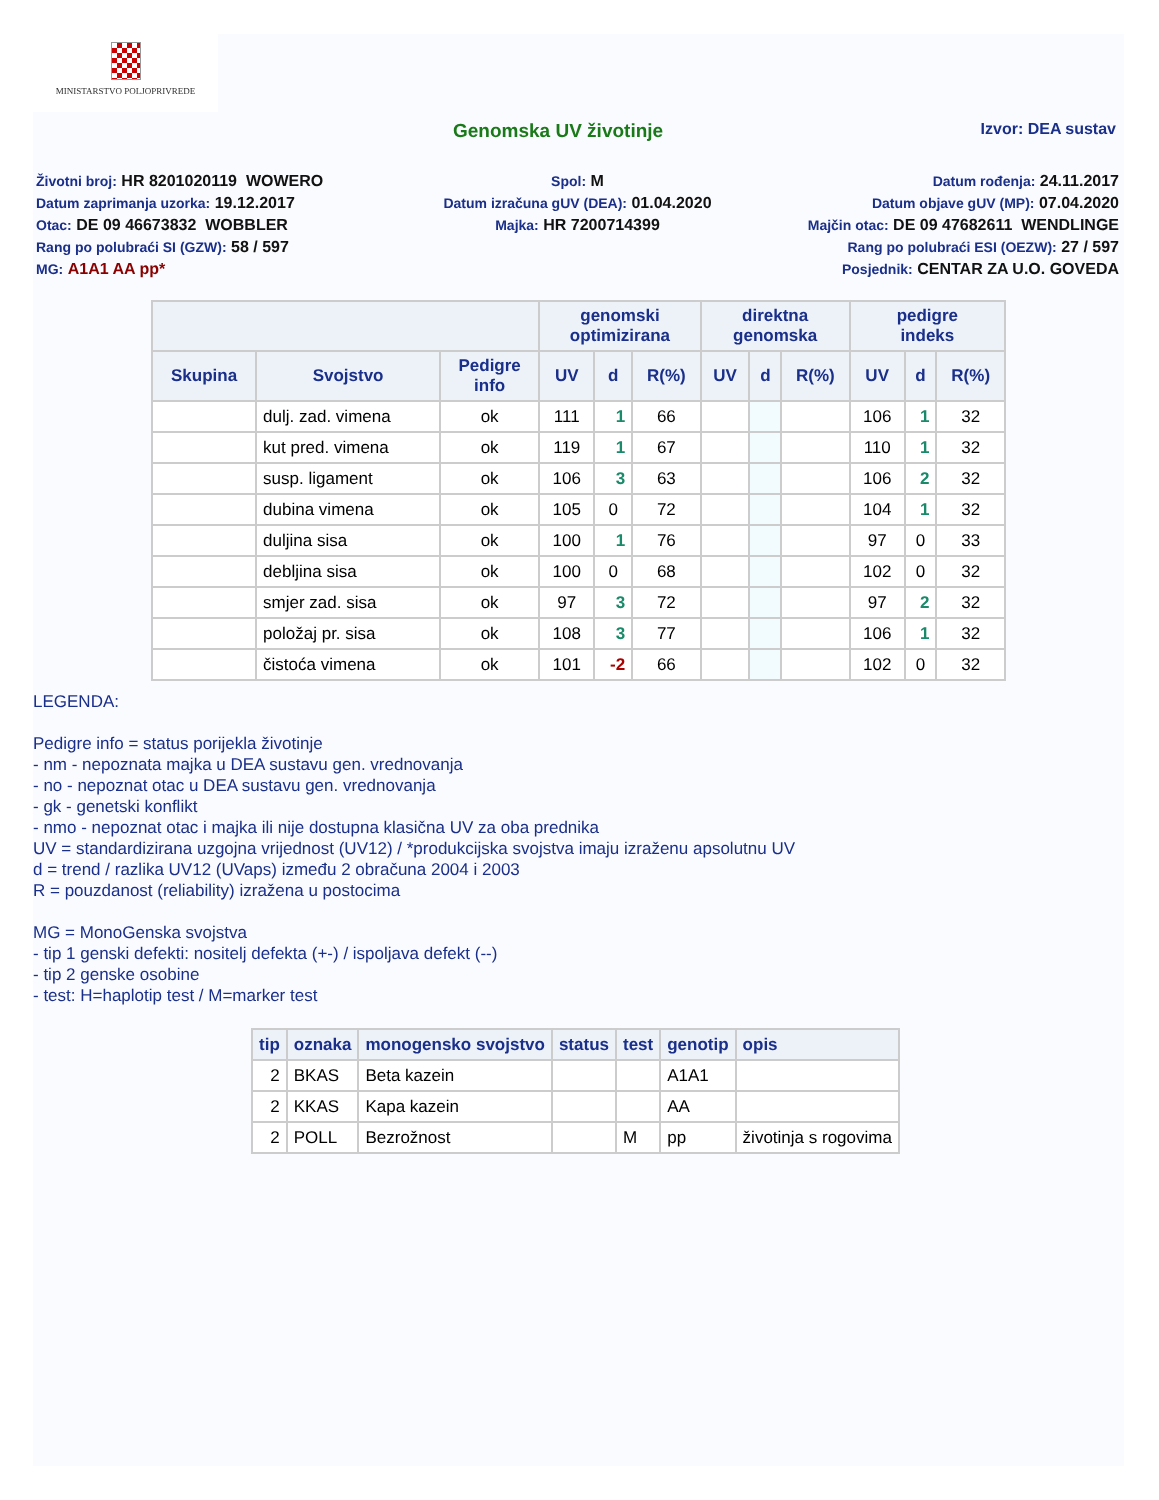MINISTARSTVO POLJOPRIVREDE
Genomska UV životinje
Izvor: DEA sustav
Životni broj: HR 8201020119 WOWERO
Spol: M
Datum rođenja: 24.11.2017
Datum zaprimanja uzorka: 19.12.2017
Datum izračuna gUV (DEA): 01.04.2020
Datum objave gUV (MP): 07.04.2020
Otac: DE 09 46673832 WOBBLER
Majka: HR 7200714399
Majčin otac: DE 09 47682611 WENDLINGE
Rang po polubraći SI (GZW): 58 / 597
Rang po polubraći ESI (OEZW): 27 / 597
MG: A1A1 AA pp*
Posjednik: CENTAR ZA U.O. GOVEDA
| | | | genomski optimizirana | | | direktna genomska | | | pedigre indeks | | |
| --- | --- | --- | --- | --- | --- | --- | --- | --- | --- | --- | --- |
| Skupina | Svojstvo | Pedigre info | UV | d | R(%) | UV | d | R(%) | UV | d | R(%) |
| | dulj. zad. vimena | ok | 111 | 1 | 66 | | | | 106 | 1 | 32 |
| | kut pred. vimena | ok | 119 | 1 | 67 | | | | 110 | 1 | 32 |
| | susp. ligament | ok | 106 | 3 | 63 | | | | 106 | 2 | 32 |
| | dubina vimena | ok | 105 | 0 | 72 | | | | 104 | 1 | 32 |
| | duljina sisa | ok | 100 | 1 | 76 | | | | 97 | 0 | 33 |
| | debljina sisa | ok | 100 | 0 | 68 | | | | 102 | 0 | 32 |
| | smjer zad. sisa | ok | 97 | 3 | 72 | | | | 97 | 2 | 32 |
| | položaj pr. sisa | ok | 108 | 3 | 77 | | | | 106 | 1 | 32 |
| | čistoća vimena | ok | 101 | -2 | 66 | | | | 102 | 0 | 32 |
LEGENDA:
Pedigre info = status porijekla životinje
- nm - nepoznata majka u DEA sustavu gen. vrednovanja
- no - nepoznat otac u DEA sustavu gen. vrednovanja
- gk - genetski konflikt
- nmo - nepoznat otac i majka ili nije dostupna klasična UV za oba prednika
UV = standardizirana uzgojna vrijednost (UV12) / *produkcijska svojstva imaju izraženu apsolutnu UV
d = trend / razlika UV12 (UVaps) između 2 obračuna 2004 i 2003
R = pouzdanost (reliability) izražena u postocima
MG = MonoGenska svojstva
- tip 1 genski defekti: nositelj defekta (+-) / ispoljava defekt (--)
- tip 2 genske osobine
- test: H=haplotip test / M=marker test
| tip | oznaka | monogensko svojstvo | status | test | genotip | opis |
| --- | --- | --- | --- | --- | --- | --- |
| 2 | BKAS | Beta kazein | | | A1A1 | |
| 2 | KKAS | Kapa kazein | | | AA | |
| 2 | POLL | Bezrožnost | | M | pp | životinja s rogovima |